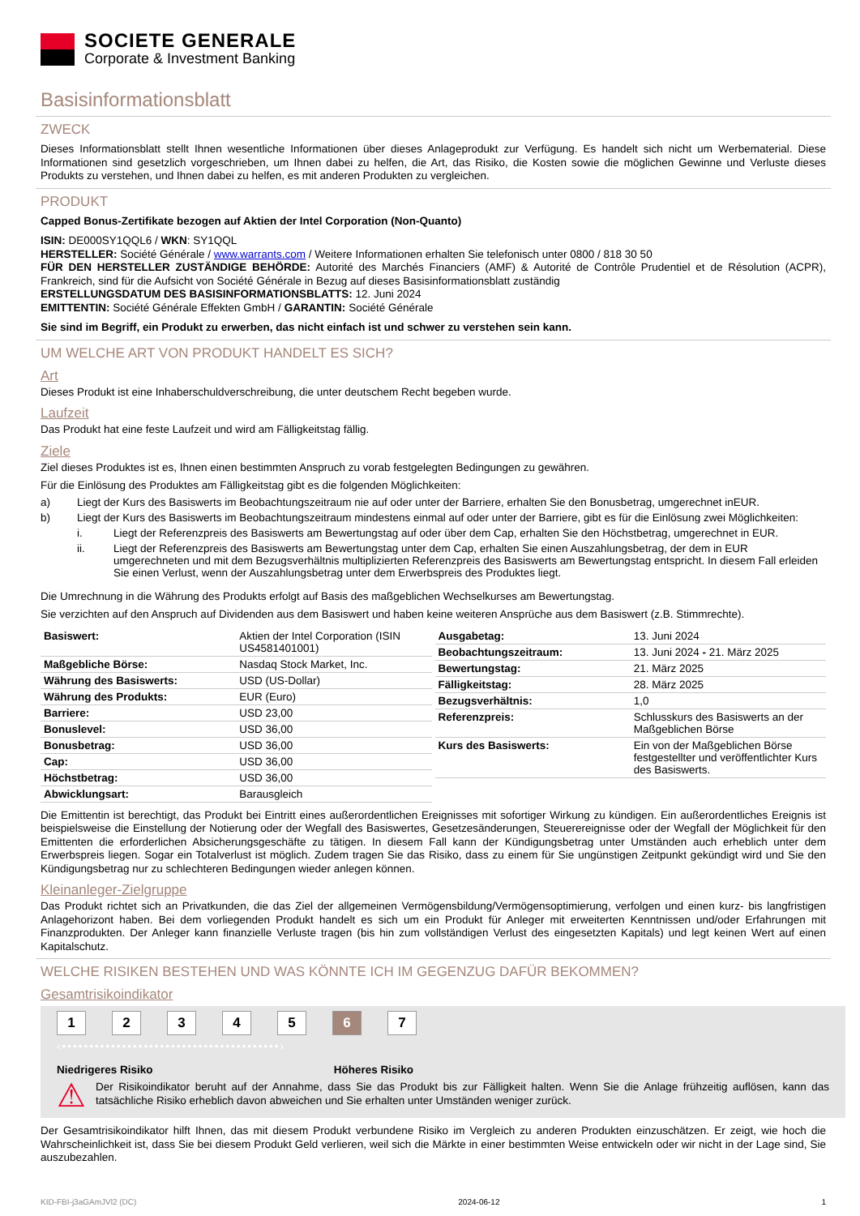SOCIETE GENERALE
Corporate & Investment Banking
Basisinformationsblatt
ZWECK
Dieses Informationsblatt stellt Ihnen wesentliche Informationen über dieses Anlageprodukt zur Verfügung. Es handelt sich nicht um Werbematerial. Diese Informationen sind gesetzlich vorgeschrieben, um Ihnen dabei zu helfen, die Art, das Risiko, die Kosten sowie die möglichen Gewinne und Verluste dieses Produkts zu verstehen, und Ihnen dabei zu helfen, es mit anderen Produkten zu vergleichen.
PRODUKT
Capped Bonus-Zertifikate bezogen auf Aktien der Intel Corporation (Non-Quanto)
ISIN: DE000SY1QQL6 / WKN: SY1QQL
HERSTELLER: Société Générale / www.warrants.com / Weitere Informationen erhalten Sie telefonisch unter 0800 / 818 30 50
FÜR DEN HERSTELLER ZUSTÄNDIGE BEHÖRDE: Autorité des Marchés Financiers (AMF) & Autorité de Contrôle Prudentiel et de Résolution (ACPR), Frankreich, sind für die Aufsicht von Société Générale in Bezug auf dieses Basisinformationsblatt zuständig
ERSTELLUNGSDATUM DES BASISINFORMATIONSBLATTS: 12. Juni 2024
EMITTENTIN: Société Générale Effekten GmbH / GARANTIN: Société Générale
Sie sind im Begriff, ein Produkt zu erwerben, das nicht einfach ist und schwer zu verstehen sein kann.
UM WELCHE ART VON PRODUKT HANDELT ES SICH?
Art
Dieses Produkt ist eine Inhaberschuldverschreibung, die unter deutschem Recht begeben wurde.
Laufzeit
Das Produkt hat eine feste Laufzeit und wird am Fälligkeitstag fällig.
Ziele
Ziel dieses Produktes ist es, Ihnen einen bestimmten Anspruch zu vorab festgelegten Bedingungen zu gewähren.
Für die Einlösung des Produktes am Fälligkeitstag gibt es die folgenden Möglichkeiten:
a) Liegt der Kurs des Basiswerts im Beobachtungszeitraum nie auf oder unter der Barriere, erhalten Sie den Bonusbetrag, umgerechnet inEUR.
b) Liegt der Kurs des Basiswerts im Beobachtungszeitraum mindestens einmal auf oder unter der Barriere, gibt es für die Einlösung zwei Möglichkeiten:
i. Liegt der Referenzpreis des Basiswerts am Bewertungstag auf oder über dem Cap, erhalten Sie den Höchstbetrag, umgerechnet in EUR.
ii. Liegt der Referenzpreis des Basiswerts am Bewertungstag unter dem Cap, erhalten Sie einen Auszahlungsbetrag, der dem in EUR umgerechneten und mit dem Bezugsverhältnis multiplizierten Referenzpreis des Basiswerts am Bewertungstag entspricht. In diesem Fall erleiden Sie einen Verlust, wenn der Auszahlungsbetrag unter dem Erwerbspreis des Produktes liegt.
Die Umrechnung in die Währung des Produkts erfolgt auf Basis des maßgeblichen Wechselkurses am Bewertungstag.
Sie verzichten auf den Anspruch auf Dividenden aus dem Basiswert und haben keine weiteren Ansprüche aus dem Basiswert (z.B. Stimmrechte).
| Basiswert: | Aktien der Intel Corporation (ISIN US4581401001) |
| Maßgebliche Börse: | Nasdaq Stock Market, Inc. |
| Währung des Basiswerts: | USD (US-Dollar) |
| Währung des Produkts: | EUR (Euro) |
| Barriere: | USD 23,00 |
| Bonuslevel: | USD 36,00 |
| Bonusbetrag: | USD 36,00 |
| Cap: | USD 36,00 |
| Höchstbetrag: | USD 36,00 |
| Abwicklungsart: | Barausgleich |
| Ausgabetag: | 13. Juni 2024 |
| Beobachtungszeitraum: | 13. Juni 2024 - 21. März 2025 |
| Bewertungstag: | 21. März 2025 |
| Fälligkeitstag: | 28. März 2025 |
| Bezugsverhältnis: | 1,0 |
| Referenzpreis: | Schlusskurs des Basiswerts an der Maßgeblichen Börse |
| Kurs des Basiswerts: | Ein von der Maßgeblichen Börse festgestellter und veröffentlichter Kurs des Basiswerts. |
Die Emittentin ist berechtigt, das Produkt bei Eintritt eines außerordentlichen Ereignisses mit sofortiger Wirkung zu kündigen. Ein außerordentliches Ereignis ist beispielsweise die Einstellung der Notierung oder der Wegfall des Basiswertes, Gesetzesänderungen, Steuerereignisse oder der Wegfall der Möglichkeit für den Emittenten die erforderlichen Absicherungsgeschäfte zu tätigen. In diesem Fall kann der Kündigungsbetrag unter Umständen auch erheblich unter dem Erwerbspreis liegen. Sogar ein Totalverlust ist möglich. Zudem tragen Sie das Risiko, dass zu einem für Sie ungünstigen Zeitpunkt gekündigt wird und Sie den Kündigungsbetrag nur zu schlechteren Bedingungen wieder anlegen können.
Kleinanleger-Zielgruppe
Das Produkt richtet sich an Privatkunden, die das Ziel der allgemeinen Vermögensbildung/Vermögensoptimierung, verfolgen und einen kurz- bis langfristigen Anlagehorizont haben. Bei dem vorliegenden Produkt handelt es sich um ein Produkt für Anleger mit erweiterten Kenntnissen und/oder Erfahrungen mit Finanzprodukten. Der Anleger kann finanzielle Verluste tragen (bis hin zum vollständigen Verlust des eingesetzten Kapitals) und legt keinen Wert auf einen Kapitalschutz.
WELCHE RISIKEN BESTEHEN UND WAS KÖNNTE ICH IM GEGENZUG DAFÜR BEKOMMEN?
Gesamtrisikoindikator
1 2 3 4 5 6 7
‹••••••••••••••••••••••••••••••••••••••••›
Niedrigeres Risiko Höheres Risiko
⚠
Der Risikoindikator beruht auf der Annahme, dass Sie das Produkt bis zur Fälligkeit halten. Wenn Sie die Anlage frühzeitig auflösen, kann das tatsächliche Risiko erheblich davon abweichen und Sie erhalten unter Umständen weniger zurück.
Der Gesamtrisikoindikator hilft Ihnen, das mit diesem Produkt verbundene Risiko im Vergleich zu anderen Produkten einzuschätzen. Er zeigt, wie hoch die Wahrscheinlichkeit ist, dass Sie bei diesem Produkt Geld verlieren, weil sich die Märkte in einer bestimmten Weise entwickeln oder wir nicht in der Lage sind, Sie auszubezahlen.
KID-FBI-j3aGAmJVl2 (DC) 2024-06-12 1